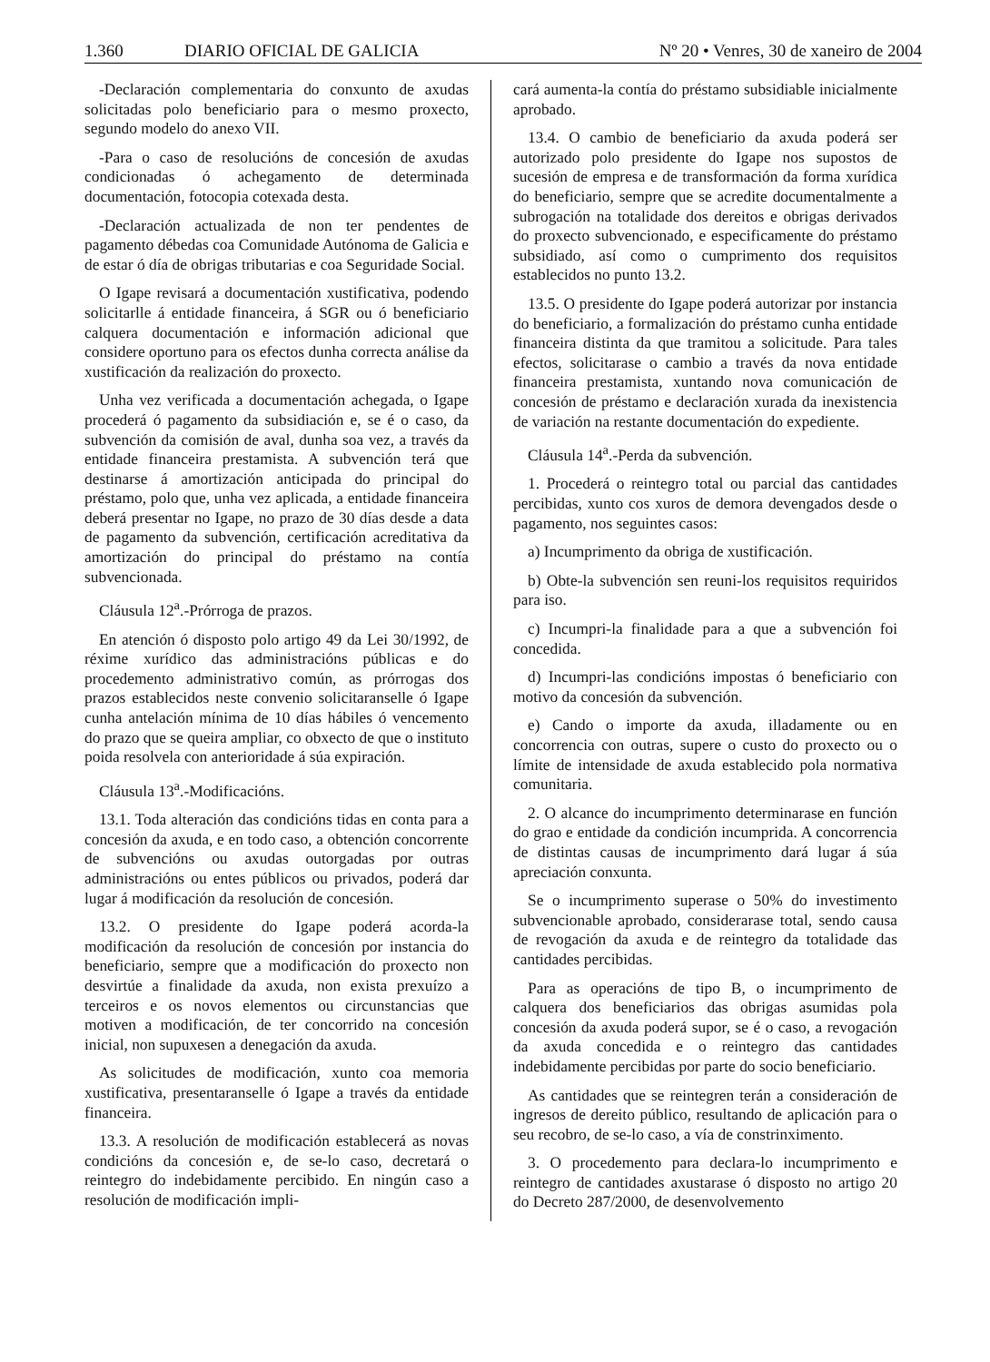1.360 DIARIO OFICIAL DE GALICIA Nº 20 • Venres, 30 de xaneiro de 2004
-Declaración complementaria do conxunto de axudas solicitadas polo beneficiario para o mesmo proxecto, segundo modelo do anexo VII.
-Para o caso de resolucións de concesión de axudas condicionadas ó achegamento de determinada documentación, fotocopia cotexada desta.
-Declaración actualizada de non ter pendentes de pagamento débedas coa Comunidade Autónoma de Galicia e de estar ó día de obrigas tributarias e coa Seguridade Social.
O Igape revisará a documentación xustificativa, podendo solicitarlle á entidade financeira, á SGR ou ó beneficiario calquera documentación e información adicional que considere oportuno para os efectos dunha correcta análise da xustificación da realización do proxecto.
Unha vez verificada a documentación achegada, o Igape procederá ó pagamento da subsidiación e, se é o caso, da subvención da comisión de aval, dunha soa vez, a través da entidade financeira prestamista. A subvención terá que destinarse á amortización anticipada do principal do préstamo, polo que, unha vez aplicada, a entidade financeira deberá presentar no Igape, no prazo de 30 días desde a data de pagamento da subvención, certificación acreditativa da amortización do principal do préstamo na contía subvencionada.
Cláusula 12<sup>a</sup>.-Prórroga de prazos.
En atención ó disposto polo artigo 49 da Lei 30/1992, de réxime xurídico das administracións públicas e do procedemento administrativo común, as prórrogas dos prazos establecidos neste convenio solicitaranselle ó Igape cunha antelación mínima de 10 días hábiles ó vencemento do prazo que se queira ampliar, co obxecto de que o instituto poida resolvela con anterioridade á súa expiración.
Cláusula 13<sup>a</sup>.-Modificacións.
13.1. Toda alteración das condicións tidas en conta para a concesión da axuda, e en todo caso, a obtención concorrente de subvencións ou axudas outorgadas por outras administracións ou entes públicos ou privados, poderá dar lugar á modificación da resolución de concesión.
13.2. O presidente do Igape poderá acorda-la modificación da resolución de concesión por instancia do beneficiario, sempre que a modificación do proxecto non desvirtúe a finalidade da axuda, non exista prexuízo a terceiros e os novos elementos ou circunstancias que motiven a modificación, de ter concorrido na concesión inicial, non supuxesen a denegación da axuda.
As solicitudes de modificación, xunto coa memoria xustificativa, presentaranselle ó Igape a través da entidade financeira.
13.3. A resolución de modificación establecerá as novas condicións da concesión e, de se-lo caso, decretará o reintegro do indebidamente percibido. En ningún caso a resolución de modificación impli-
cará aumenta-la contía do préstamo subsidiable inicialmente aprobado.
13.4. O cambio de beneficiario da axuda poderá ser autorizado polo presidente do Igape nos supostos de sucesión de empresa e de transformación da forma xurídica do beneficiario, sempre que se acredite documentalmente a subrogación na totalidade dos dereitos e obrigas derivados do proxecto subvencionado, e especificamente do préstamo subsidiado, así como o cumprimento dos requisitos establecidos no punto 13.2.
13.5. O presidente do Igape poderá autorizar por instancia do beneficiario, a formalización do préstamo cunha entidade financeira distinta da que tramitou a solicitude. Para tales efectos, solicitarase o cambio a través da nova entidade financeira prestamista, xuntando nova comunicación de concesión de préstamo e declaración xurada da inexistencia de variación na restante documentación do expediente.
Cláusula 14<sup>a</sup>.-Perda da subvención.
1. Procederá o reintegro total ou parcial das cantidades percibidas, xunto cos xuros de demora devengados desde o pagamento, nos seguintes casos:
a) Incumprimento da obriga de xustificación.
b) Obte-la subvención sen reuni-los requisitos requiridos para iso.
c) Incumpri-la finalidade para a que a subvención foi concedida.
d) Incumpri-las condicións impostas ó beneficiario con motivo da concesión da subvención.
e) Cando o importe da axuda, illadamente ou en concorrencia con outras, supere o custo do proxecto ou o límite de intensidade de axuda establecido pola normativa comunitaria.
2. O alcance do incumprimento determinarase en función do grao e entidade da condición incumprida. A concorrencia de distintas causas de incumprimento dará lugar á súa apreciación conxunta.
Se o incumprimento superase o 50% do investimento subvencionable aprobado, considerarase total, sendo causa de revogación da axuda e de reintegro da totalidade das cantidades percibidas.
Para as operacións de tipo B, o incumprimento de calquera dos beneficiarios das obrigas asumidas pola concesión da axuda poderá supor, se é o caso, a revogación da axuda concedida e o reintegro das cantidades indebidamente percibidas por parte do socio beneficiario.
As cantidades que se reintegren terán a consideración de ingresos de dereito público, resultando de aplicación para o seu recobro, de se-lo caso, a vía de constrinximento.
3. O procedemento para declara-lo incumprimento e reintegro de cantidades axustarase ó disposto no artigo 20 do Decreto 287/2000, de desenvolvemento